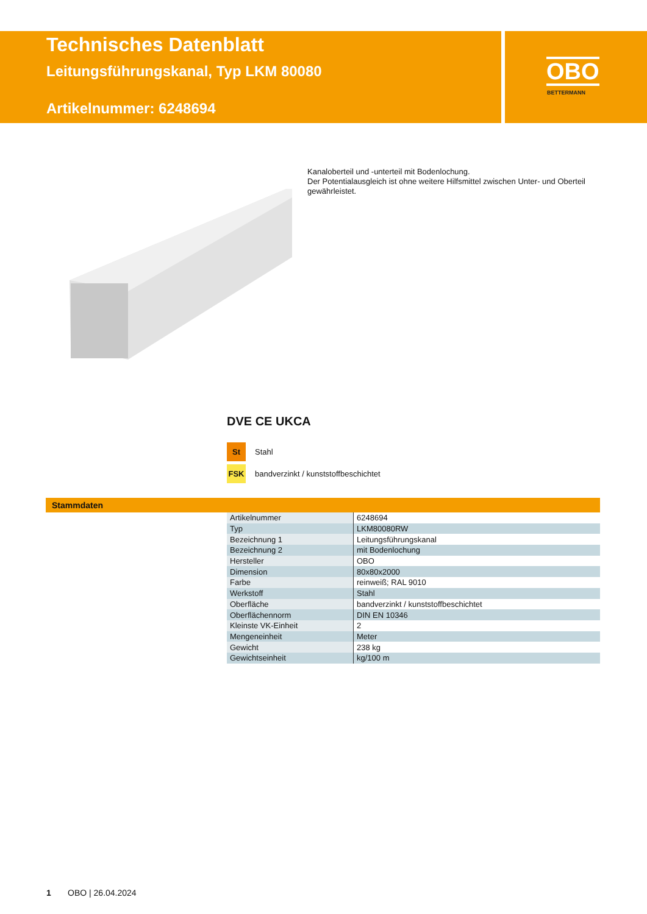Technisches Datenblatt
Leitungsführungskanal, Typ LKM 80080
Artikelnummer: 6248694
OBO
BETTERMANN
Kanaloberteil und -unterteil mit Bodenlochung.
Der Potentialausgleich ist ohne weitere Hilfsmittel zwischen Unter- und Oberteil gewährleistet.
DVE CE UKCA
St Stahl
FSK bandverzinkt / kunststoffbeschichtet
Stammdaten
| Artikelnummer | 6248694 |
| Typ | LKM80080RW |
| Bezeichnung 1 | Leitungsführungskanal |
| Bezeichnung 2 | mit Bodenlochung |
| Hersteller | OBO |
| Dimension | 80x80x2000 |
| Farbe | reinweiß; RAL 9010 |
| Werkstoff | Stahl |
| Oberfläche | bandverzinkt / kunststoffbeschichtet |
| Oberflächennorm | DIN EN 10346 |
| Kleinste VK-Einheit | 2 |
| Mengeneinheit | Meter |
| Gewicht | 238 kg |
| Gewichtseinheit | kg/100 m |
1 OBO | 26.04.2024